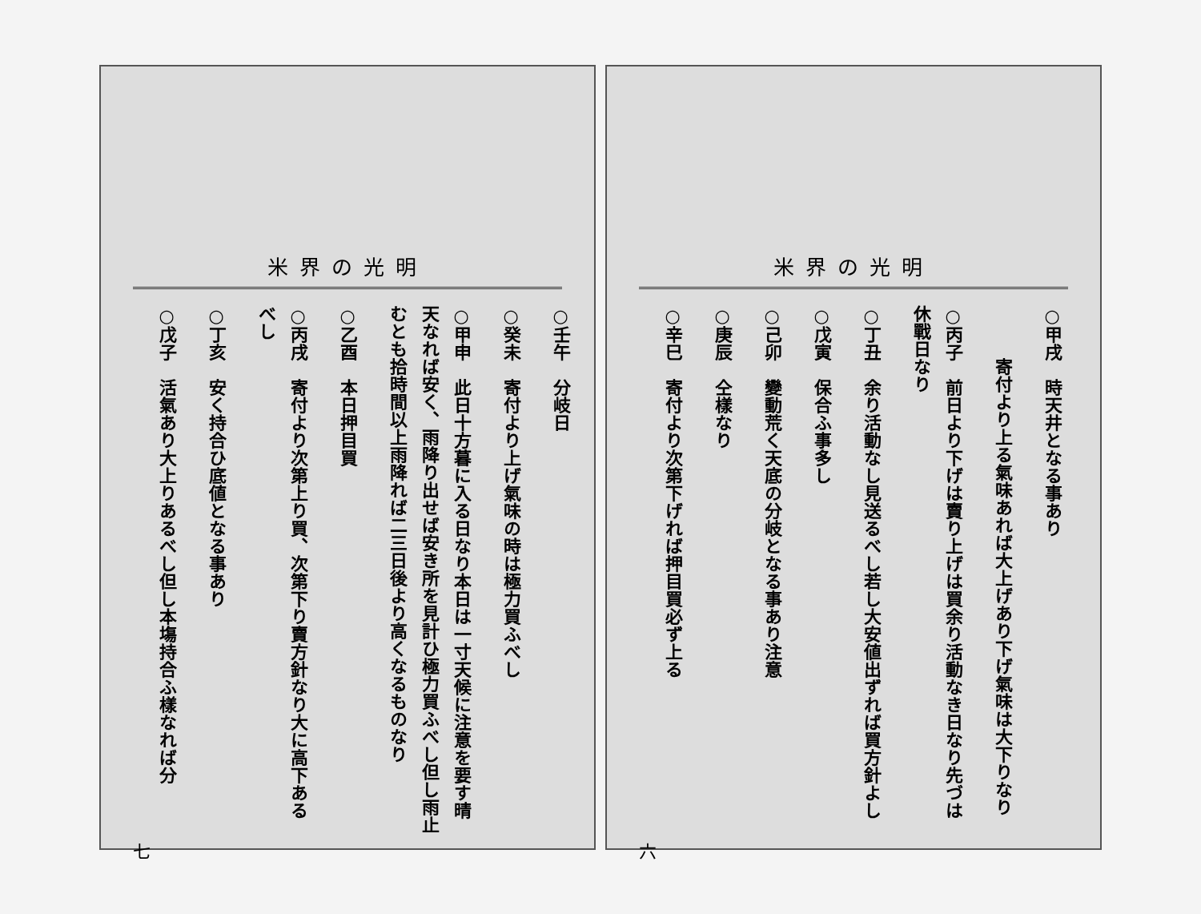米界の光明
○甲戌　時天井となる事あり
　　　寄付より上る氣味あれば大上げあり下げ氣味は大下りなり
○丙子　前日より下げは賣り上げは買余り活動なき日なり先づは休戰日なり
○丁丑　余り活動なし見送るべし若し大安値出ずれば買方針よし
○戊寅　保合ふ事多し
○己卯　變動荒く天底の分岐となる事あり注意
○庚辰　仝樣なり
○辛巳　寄付より次第下げれば押目買必ず上る
六
米界の光明
○壬午　分岐日
○癸未　寄付より上げ氣味の時は極力買ふべし
○甲申　此日十方暮に入る日なり本日は一寸天候に注意を要す晴天なれば安く、雨降り出せば安き所を見計ひ極力買ふべし但し雨止むとも拾時間以上雨降れば二三日後より高くなるものなり
○乙酉　本日押目買
○丙戌　寄付より次第上り買、次第下り賣方針なり大に高下あるべし
○丁亥　安く持合ひ底値となる事あり
○戊子　活氣あり大上りあるべし但し本塲持合ふ樣なれば分
七